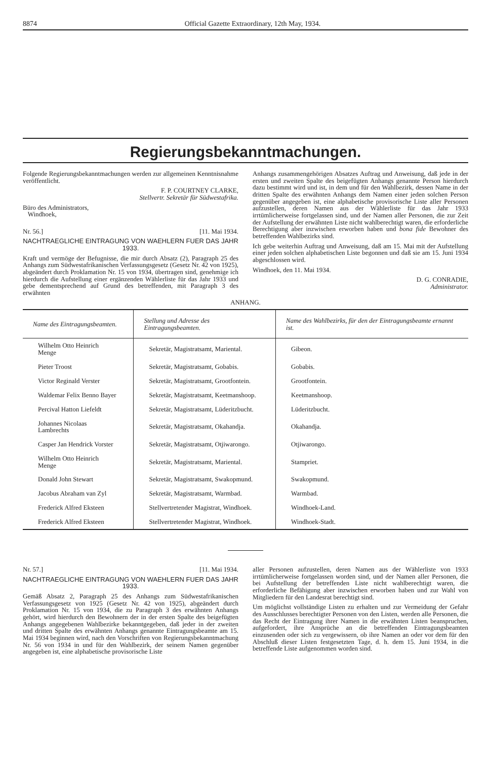8874 Official Gazette Extraordinary, 12th May, 1934.
Regierungsbekanntmachungen.
Folgende Regierungsbekanntmachungen werden zur allgemeinen Kenntnisnahme veröffentlicht.
F. P. COURTNEY CLARKE,
Stellvertr. Sekretär für Südwestafrika.
Büro des Administrators,
Windhoek,
Nr. 56.] [11. Mai 1934.
NACHTRAEGLICHE EINTRAGUNG VON WAEHLERN FUER DAS JAHR 1933.
Kraft und vermöge der Befugnisse, die mir durch Absatz (2), Paragraph 25 des Anhangs zum Südwestafrikanischen Verfassungsgesetz (Gesetz Nr. 42 von 1925), abgeändert durch Proklamation Nr. 15 von 1934, übertragen sind, genehmige ich hierdurch die Aufstellung einer ergänzenden Wählerliste für das Jahr 1933 und gebe dementsprechend auf Grund des betreffenden, mit Paragraph 3 des erwähnten
Anhangs zusammengehörigen Absatzes Auftrag und Anweisung, daß jede in der ersten und zweiten Spalte des beigefügten Anhangs genannte Person hierdurch dazu bestimmt wird und ist, in dem und für den Wahlbezirk, dessen Name in der dritten Spalte des erwähnten Anhangs dem Namen einer jeden solchen Person gegenüber angegeben ist, eine alphabetische provisorische Liste aller Personen aufzustellen, deren Namen aus der Wählerliste für das Jahr 1933 irrtümlicherweise fortgelassen sind, und der Namen aller Personen, die zur Zeit der Aufstellung der erwähnten Liste nicht wahlberechtigt waren, die erforderliche Berechtigung aber inzwischen erworben haben und bona fide Bewohner des betreffenden Wahlbezirks sind.
Ich gebe weiterhin Auftrag und Anweisung, daß am 15. Mai mit der Aufstellung einer jeden solchen alphabetischen Liste begonnen und daß sie am 15. Juni 1934 abgeschlossen wird.
Windhoek, den 11. Mai 1934.
D. G. CONRADIE,
Administrator.
ANHANG.
| Name des Eintragungsbeamten. | Stellung und Adresse des Eintragungsbeamten. | Name des Wahlbezirks, für den der Eintragungsbeamte ernannt ist. |
| --- | --- | --- |
| Wilhelm Otto Heinrich Menge | Sekretär, Magistratsamt, Mariental. | Gibeon. |
| Pieter Troost | Sekretär, Magistratsamt, Gobabis. | Gobabis. |
| Victor Reginald Verster | Sekretär, Magistratsamt, Grootfontein. | Grootfontein. |
| Waldemar Felix Benno Bayer | Sekretär, Magistratsamt, Keetmanshoop. | Keetmanshoop. |
| Percival Hatton Liefeldt | Sekretär, Magistratsamt, Lüderitzbucht. | Lüderitzbucht. |
| Johannes Nicolaas Lambrechts | Sekretär, Magistratsamt, Okahandja. | Okahandja. |
| Casper Jan Hendrick Vorster | Sekretär, Magistratsamt, Otjiwarongo. | Otjiwarongo. |
| Wilhelm Otto Heinrich Menge | Sekretär, Magistratsamt, Mariental. | Stampriet. |
| Donald John Stewart | Sekretär, Magistratsamt, Swakopmund. | Swakopmund. |
| Jacobus Abraham van Zyl | Sekretär, Magistratsamt, Warmbad. | Warmbad. |
| Frederick Alfred Eksteen | Stellvertretender Magistrat, Windhoek. | Windhoek-Land. |
| Frederick Alfred Eksteen | Stellvertretender Magistrat, Windhoek. | Windhoek-Stadt. |
Nr. 57.] [11. Mai 1934.
NACHTRAEGLICHE EINTRAGUNG VON WAEHLERN FUER DAS JAHR 1933.
Gemäß Absatz 2, Paragraph 25 des Anhangs zum Südwestafrikanischen Verfassungsgesetz von 1925 (Gesetz Nr. 42 von 1925), abgeändert durch Proklamation Nr. 15 von 1934, die zu Paragraph 3 des erwähnten Anhangs gehört, wird hierdurch den Bewohnern der in der ersten Spalte des beigefügten Anhangs angegebenen Wahlbezirke bekanntgegeben, daß jeder in der zweiten und dritten Spalte des erwähnten Anhangs genannte Eintragungsbeamte am 15. Mai 1934 beginnen wird, nach den Vorschriften von Regierungsbekanntmachung Nr. 56 von 1934 in und für den Wahlbezirk, der seinem Namen gegenüber angegeben ist, eine alphabetische provisorische Liste
aller Personen aufzustellen, deren Namen aus der Wählerliste von 1933 irrtümlicherweise fortgelassen worden sind, und der Namen aller Personen, die bei Aufstellung der betreffenden Liste nicht wahlberechtigt waren, die erforderliche Befähigung aber inzwischen erworben haben und zur Wahl von Mitgliedern für den Landesrat berechtigt sind.
Um möglichst vollständige Listen zu erhalten und zur Vermeidung der Gefahr des Ausschlusses berechtigter Personen von den Listen, werden alle Personen, die das Recht der Eintragung ihrer Namen in die erwähnten Listen beanspruchen, aufgefordert, ihre Ansprüche an die betreffenden Eintragungsbeamten einzusenden oder sich zu vergewissern, ob ihre Namen an oder vor dem für den Abschluß dieser Listen festgesetzten Tage, d. h. dem 15. Juni 1934, in die betreffende Liste aufgenommen worden sind.